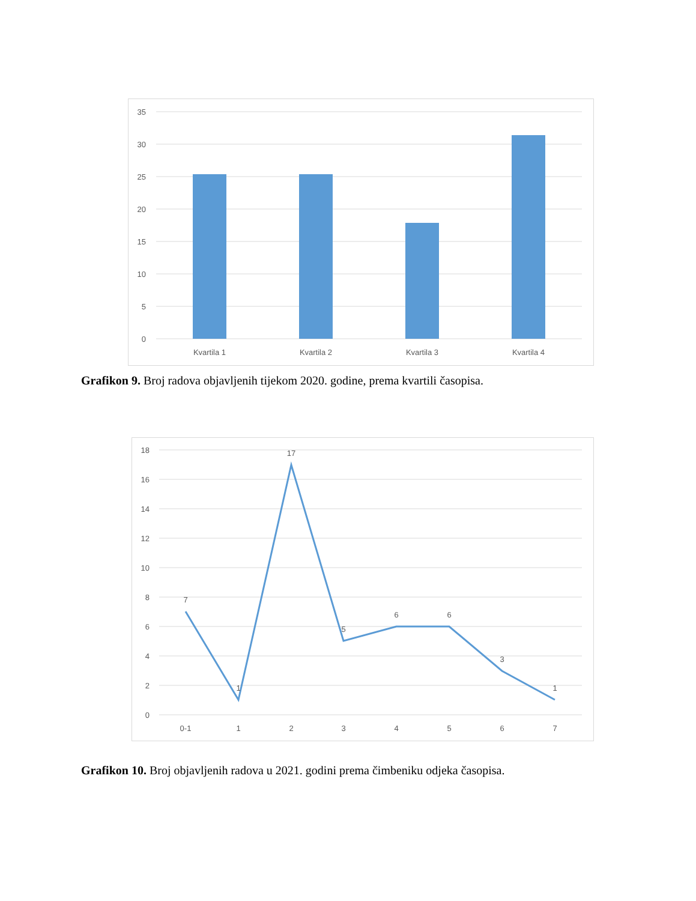35
30
25
20
15
10
5
0
Kvartila 1
Kvartila 2
Kvartila 3
Kvartila 4
Grafikon 9. Broj radova objavljenih tijekom 2020. godine, prema kvartili časopisa.
18
16
14
12
10
8
6
4
2
0
7
1
17
5
6
6
3
1
0-1
1
2
3
4
5
6
7
Grafikon 10. Broj objavljenih radova u 2021. godini prema čimbeniku odjeka časopisa.